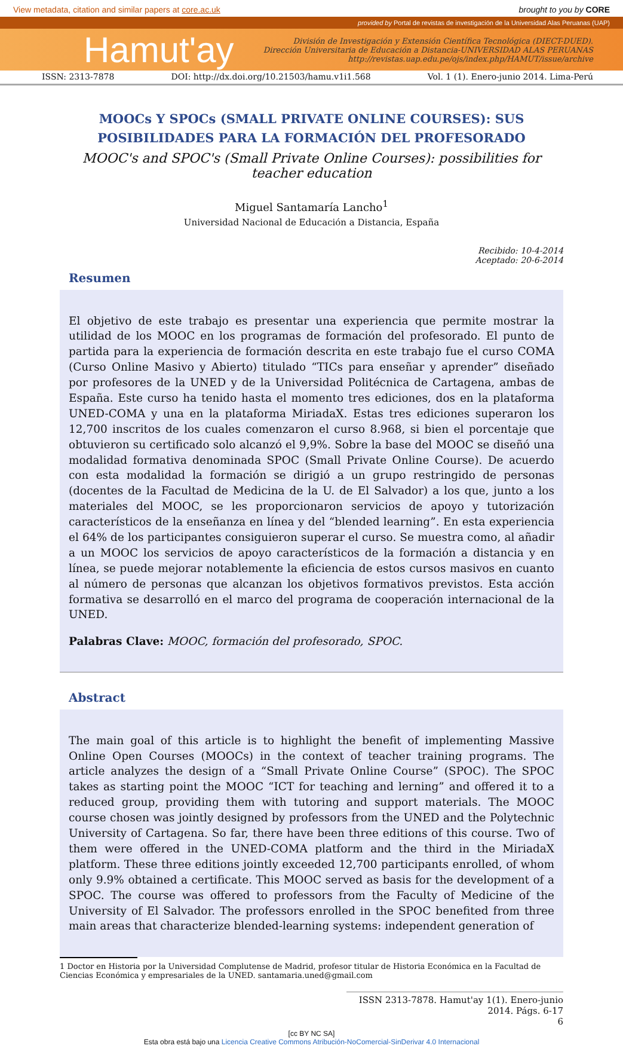View metadata, citation and similar papers at core.ac.uk brought to you by CORE
provided by Portal de revistas de investigación de la Universidad Alas Peruanas (UAP)
Hamut'ay
División de Investigación y Extensión Científica Tecnológica (DIECT-DUED).
Dirección Universitaria de Educación a Distancia-UNIVERSIDAD ALAS PERUANAS
http://revistas.uap.edu.pe/ojs/index.php/HAMUT/issue/archive
ISSN: 2313-7878 DOI: http://dx.doi.org/10.21503/hamu.v1i1.568 Vol. 1 (1). Enero-junio 2014. Lima-Perú
MOOCs Y SPOCs (SMALL PRIVATE ONLINE COURSES): SUS POSIBILIDADES PARA LA FORMACIÓN DEL PROFESORADO
MOOC's and SPOC's (Small Private Online Courses): possibilities for teacher education
Miguel Santamaría Lancho<sup>1</sup>
Universidad Nacional de Educación a Distancia, España
Recibido: 10-4-2014
Aceptado: 20-6-2014
Resumen
El objetivo de este trabajo es presentar una experiencia que permite mostrar la utilidad de los MOOC en los programas de formación del profesorado. El punto de partida para la experiencia de formación descrita en este trabajo fue el curso COMA (Curso Online Masivo y Abierto) titulado “TICs para enseñar y aprender” diseñado por profesores de la UNED y de la Universidad Politécnica de Cartagena, ambas de España. Este curso ha tenido hasta el momento tres ediciones, dos en la plataforma UNED-COMA y una en la plataforma MiriadaX. Estas tres ediciones superaron los 12,700 inscritos de los cuales comenzaron el curso 8.968, si bien el porcentaje que obtuvieron su certificado solo alcanzó el 9,9%. Sobre la base del MOOC se diseñó una modalidad formativa denominada SPOC (Small Private Online Course). De acuerdo con esta modalidad la formación se dirigió a un grupo restringido de personas (docentes de la Facultad de Medicina de la U. de El Salvador) a los que, junto a los materiales del MOOC, se les proporcionaron servicios de apoyo y tutorización característicos de la enseñanza en línea y del “blended learning”. En esta experiencia el 64% de los participantes consiguieron superar el curso. Se muestra como, al añadir a un MOOC los servicios de apoyo característicos de la formación a distancia y en línea, se puede mejorar notablemente la eficiencia de estos cursos masivos en cuanto al número de personas que alcanzan los objetivos formativos previstos. Esta acción formativa se desarrolló en el marco del programa de cooperación internacional de la UNED.
Palabras Clave: MOOC, formación del profesorado, SPOC.
Abstract
The main goal of this article is to highlight the benefit of implementing Massive Online Open Courses (MOOCs) in the context of teacher training programs. The article analyzes the design of a “Small Private Online Course” (SPOC). The SPOC takes as starting point the MOOC “ICT for teaching and lerning” and offered it to a reduced group, providing them with tutoring and support materials. The MOOC course chosen was jointly designed by professors from the UNED and the Polytechnic University of Cartagena. So far, there have been three editions of this course. Two of them were offered in the UNED-COMA platform and the third in the MiriadaX platform. These three editions jointly exceeded 12,700 participants enrolled, of whom only 9.9% obtained a certificate. This MOOC served as basis for the development of a SPOC. The course was offered to professors from the Faculty of Medicine of the University of El Salvador. The professors enrolled in the SPOC benefited from three main areas that characterize blended-learning systems: independent generation of
1 Doctor en Historia por la Universidad Complutense de Madrid, profesor titular de Historia Económica en la Facultad de Ciencias Económica y empresariales de la UNED. santamaria.uned@gmail.com
ISSN 2313-7878. Hamut'ay 1(1). Enero-junio 2014. Págs. 6-17
6
[cc BY NC SA]
Esta obra está bajo una Licencia Creative Commons Atribución-NoComercial-SinDerivar 4.0 Internacional